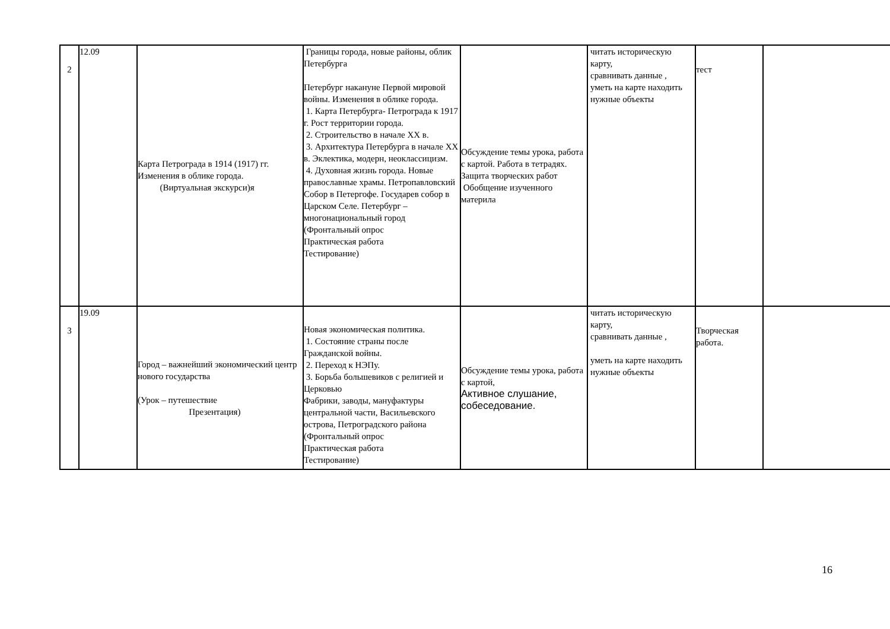| 2 | 12.09 | Карта Петрограда в 1914 (1917) гг. Изменения в облике города. (Виртуальная экскурси)я | Границы города, новые районы, облик Петербурга Петербург накануне Первой мировой войны. Изменения в облике города. 1. Карта Петербурга- Петрограда к 1917 г. Рост территории города. 2. Строительство в начале XX в. 3. Архитектура Петербурга в начале XX в. Эклектика, модерн, неоклассицизм. 4. Духовная жизнь города. Новые православные храмы. Петропавловский Собор в Петергофе. Государев собор в Царском Селе. Петербург – многонациональный город (Фронтальный опрос Практическая работа Тестирование) | Обсуждение темы урока, работа с картой. Работа в тетрадях. Защита творческих работ Обобщение изученного материла | читать историческую карту, сравнивать данные , уметь на карте находить нужные объекты | тест | |
| 3 | 19.09 | Город – важнейший экономический центр нового государства (Урок – путешествие Презентация) | Новая экономическая политика. 1. Состояние страны после Гражданской войны. 2. Переход к НЭПу. 3. Борьба большевиков с религией и Церковью Фабрики, заводы, мануфактуры центральной части, Васильевского острова, Петроградского района (Фронтальный опрос Практическая работа Тестирование) | Обсуждение темы урока, работа с картой, Активное слушание, собеседование. | читать историческую карту, сравнивать данные , уметь на карте находить нужные объекты | Творческая работа. | |
16